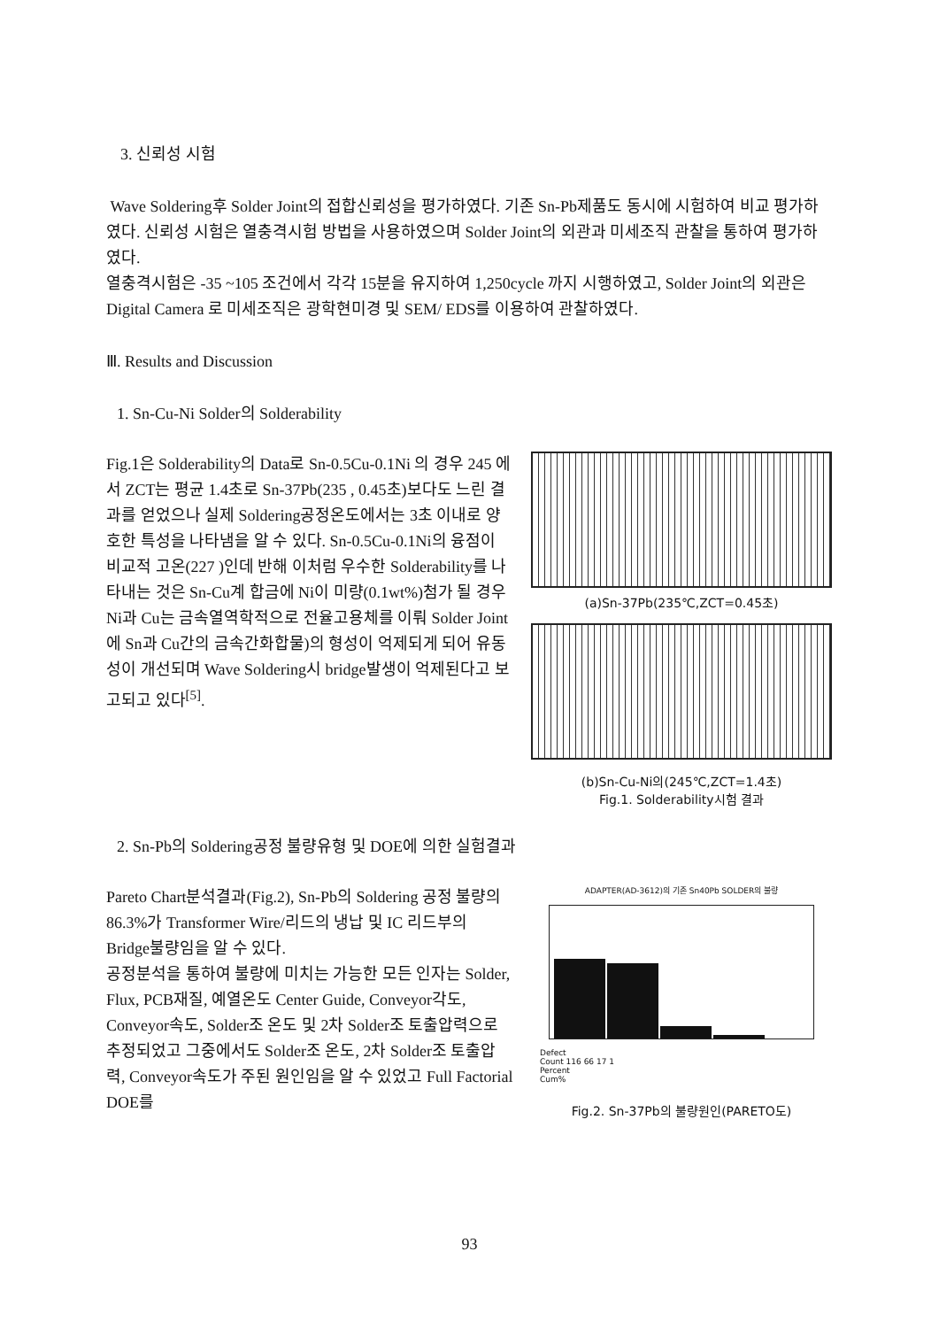3. 신뢰성 시험
Wave Soldering후 Solder Joint의 접합신뢰성을 평가하였다. 기존 Sn-Pb제품도 동시에 시험하여 비교 평가하였다. 신뢰성 시험은 열충격시험 방법을 사용하였으며 Solder Joint의 외관과 미세조직 관찰을 통하여 평가하였다.
열충격시험은 -35 ~105 조건에서 각각 15분을 유지하여 1,250cycle 까지 시행하였고, Solder Joint의 외관은 Digital Camera 로 미세조직은 광학현미경 및 SEM/ EDS를 이용하여 관찰하였다.
Ⅲ. Results and Discussion
1. Sn-Cu-Ni Solder의 Solderability
Fig.1은 Solderability의 Data로 Sn-0.5Cu-0.1Ni 의 경우 245 에서 ZCT는 평균 1.4초로 Sn-37Pb(235 , 0.45초)보다도 느린 결과를 얻었으나 실제 Soldering공정온도에서는 3초 이내로 양호한 특성을 나타냄을 알 수 있다. Sn-0.5Cu-0.1Ni의 융점이 비교적 고온(227 )인데 반해 이처럼 우수한 Solderability를 나타내는 것은 Sn-Cu계 합금에 Ni이 미량(0.1wt%)첨가 될 경우 Ni과 Cu는 금속열역학적으로 전율고용체를 이뤄 Solder Joint에 Sn과 Cu간의 금속간화합물)의 형성이 억제되게 되어 유동성이 개선되며 Wave Soldering시 bridge발생이 억제된다고 보고되고 있다<sup>[5]</sup>.
(a)Sn-37Pb(235℃,ZCT=0.45초)
(b)Sn-Cu-Ni의(245℃,ZCT=1.4초)
Fig.1. Solderability시험 결과
2. Sn-Pb의 Soldering공정 불량유형 및 DOE에 의한 실험결과
Pareto Chart분석결과(Fig.2), Sn-Pb의 Soldering 공정 불량의 86.3%가 Transformer Wire/리드의 냉납 및 IC 리드부의 Bridge불량임을 알 수 있다.
공정분석을 통하여 불량에 미치는 가능한 모든 인자는 Solder, Flux, PCB재질, 예열온도 Center Guide, Conveyor각도, Conveyor속도, Solder조 온도 및 2차 Solder조 토출압력으로 추정되었고 그중에서도 Solder조 온도, 2차 Solder조 토출압력, Conveyor속도가 주된 원인임을 알 수 있었고 Full Factorial DOE를
ADAPTER(AD-3612)의 기존 Sn40Pb SOLDER의 불량
Defect
Count 116 66 17 1
Percent
Cum%
Fig.2. Sn-37Pb의 불량원인(PARETO도)
93